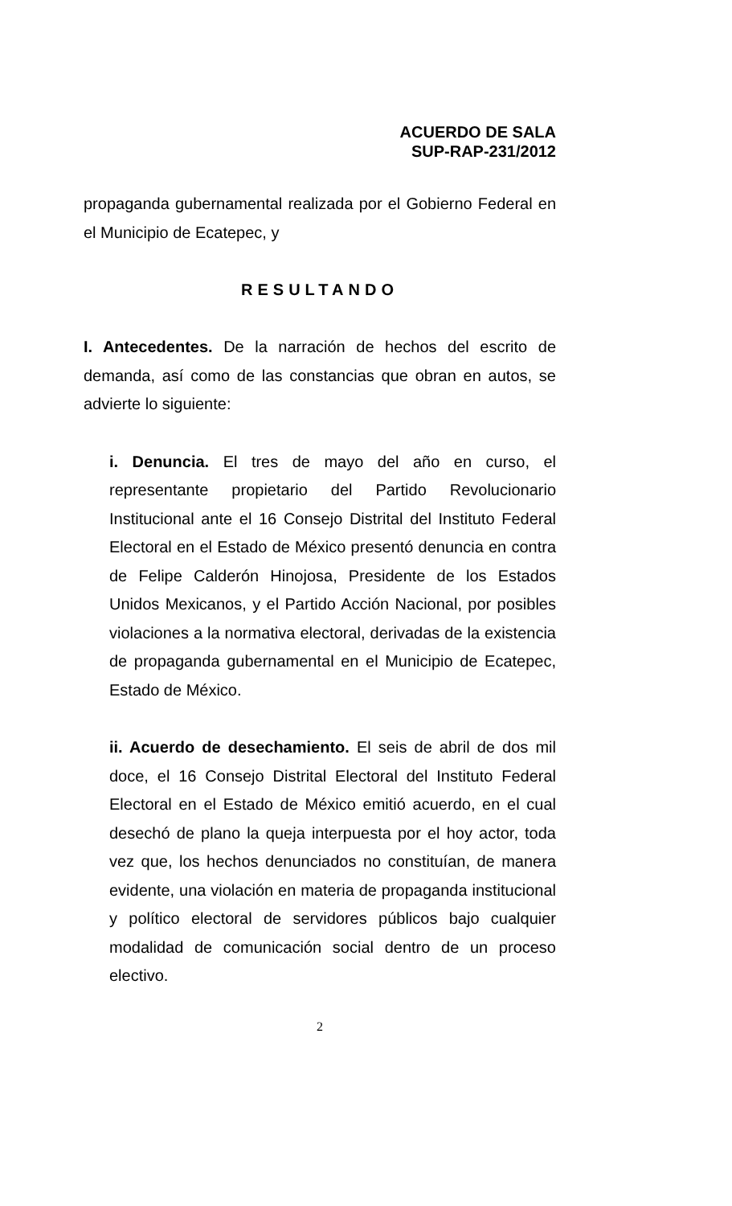ACUERDO DE SALA
SUP-RAP-231/2012
propaganda gubernamental realizada por el Gobierno Federal en el Municipio de Ecatepec, y
RESULTANDO
I. Antecedentes. De la narración de hechos del escrito de demanda, así como de las constancias que obran en autos, se advierte lo siguiente:
i. Denuncia. El tres de mayo del año en curso, el representante propietario del Partido Revolucionario Institucional ante el 16 Consejo Distrital del Instituto Federal Electoral en el Estado de México presentó denuncia en contra de Felipe Calderón Hinojosa, Presidente de los Estados Unidos Mexicanos, y el Partido Acción Nacional, por posibles violaciones a la normativa electoral, derivadas de la existencia de propaganda gubernamental en el Municipio de Ecatepec, Estado de México.
ii. Acuerdo de desechamiento. El seis de abril de dos mil doce, el 16 Consejo Distrital Electoral del Instituto Federal Electoral en el Estado de México emitió acuerdo, en el cual desechó de plano la queja interpuesta por el hoy actor, toda vez que, los hechos denunciados no constituían, de manera evidente, una violación en materia de propaganda institucional y político electoral de servidores públicos bajo cualquier modalidad de comunicación social dentro de un proceso electivo.
2